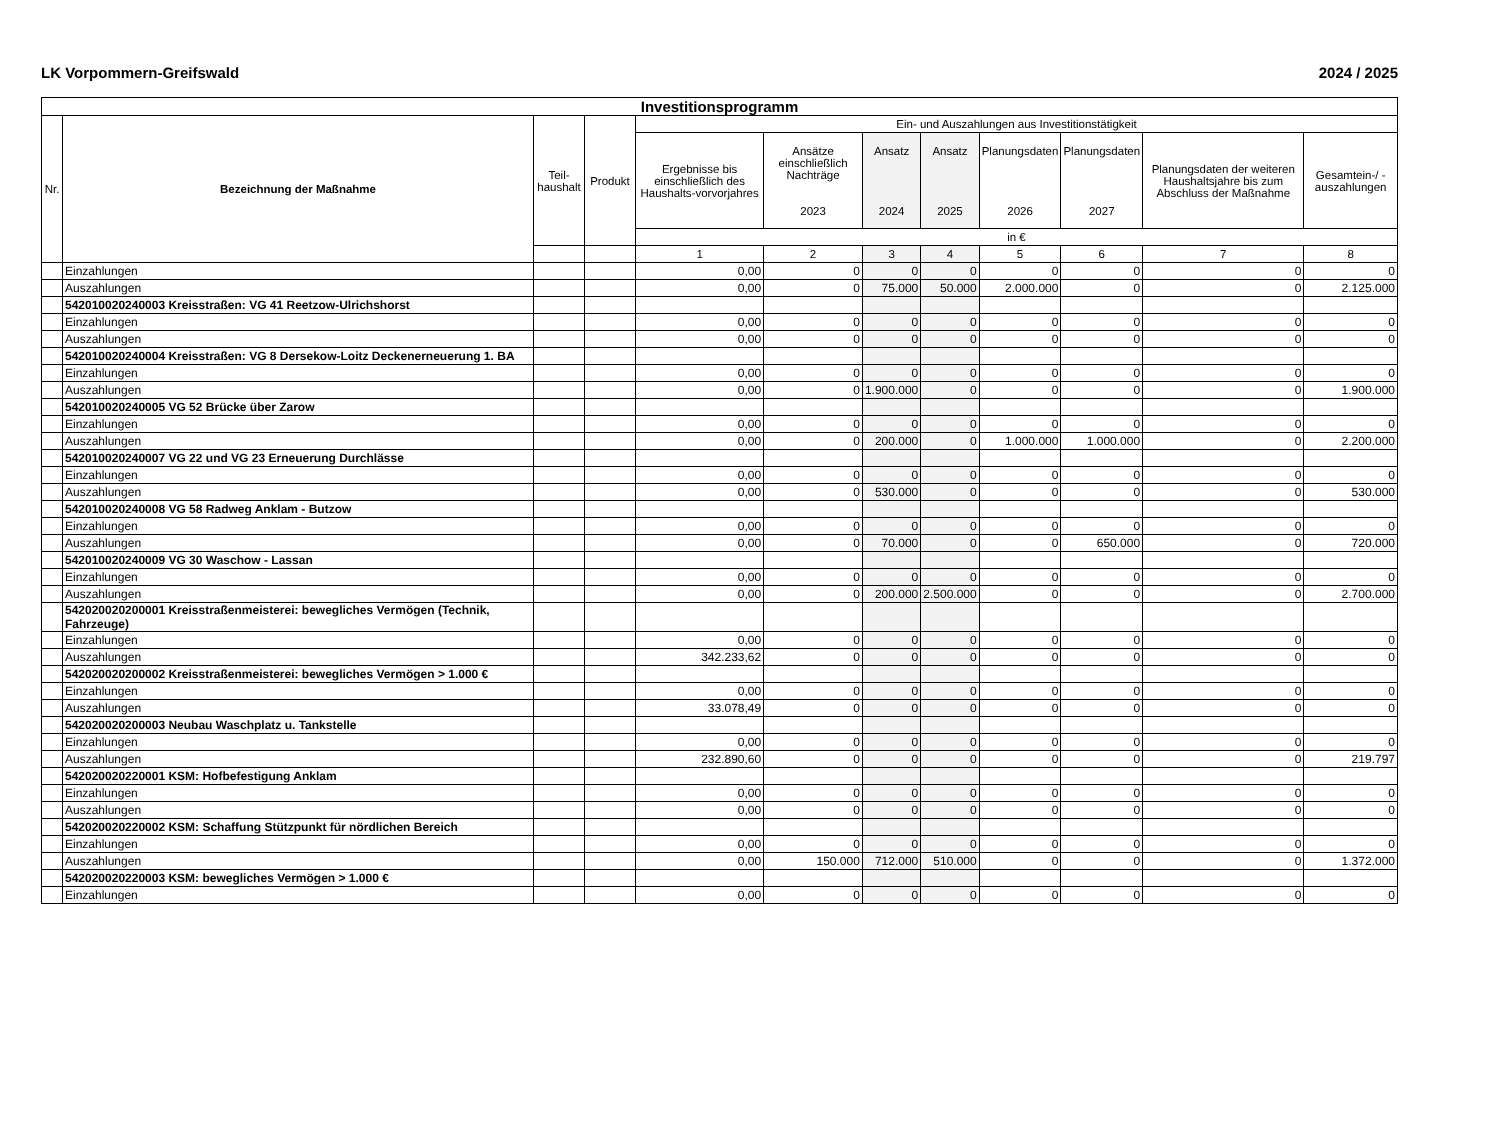LK Vorpommern-Greifswald 2024 / 2025
| Investitionsprogramm | | | | | | | | | | | |
| --- | --- | --- | --- | --- | --- | --- | --- | --- | --- | --- | --- |
| Nr. | Bezeichnung der Maßnahme | Teil- haushalt | Produkt | Ein- und Auszahlungen aus Investitionstätigkeit | | | | | | | |
| | | | | Ergebnisse bis einschließlich des Haushalts-vorvorjahres | Ansätze einschließlich Nachträge 2023 | Ansatz 2024 | Ansatz 2025 | Planungsdaten 2026 | Planungsdaten 2027 | Planungsdaten der weiteren Haushaltsjahre bis zum Abschluss der Maßnahme | Gesamtein-/ -auszahlungen |
| | | | | in € | | | | | | | |
| | | | | 1 | 2 | 3 | 4 | 5 | 6 | 7 | 8 |
| | Einzahlungen | | | 0,00 | 0 | 0 | 0 | 0 | 0 | 0 | 0 |
| | Auszahlungen | | | 0,00 | 0 | 75.000 | 50.000 | 2.000.000 | 0 | 0 | 2.125.000 |
| | 542010020240003 Kreisstraßen: VG 41 Reetzow-Ulrichshorst | | | | | | | | | | |
| | Einzahlungen | | | 0,00 | 0 | 0 | 0 | 0 | 0 | 0 | 0 |
| | Auszahlungen | | | 0,00 | 0 | 0 | 0 | 0 | 0 | 0 | 0 |
| | 542010020240004 Kreisstraßen: VG 8 Dersekow-Loitz Deckenerneuerung 1. BA | | | | | | | | | | |
| | Einzahlungen | | | 0,00 | 0 | 0 | 0 | 0 | 0 | 0 | 0 |
| | Auszahlungen | | | 0,00 | 0 | 1.900.000 | 0 | 0 | 0 | 0 | 1.900.000 |
| | 542010020240005 VG 52 Brücke über Zarow | | | | | | | | | | |
| | Einzahlungen | | | 0,00 | 0 | 0 | 0 | 0 | 0 | 0 | 0 |
| | Auszahlungen | | | 0,00 | 0 | 200.000 | 0 | 1.000.000 | 1.000.000 | 0 | 2.200.000 |
| | 542010020240007 VG 22 und VG 23 Erneuerung Durchlässe | | | | | | | | | | |
| | Einzahlungen | | | 0,00 | 0 | 0 | 0 | 0 | 0 | 0 | 0 |
| | Auszahlungen | | | 0,00 | 0 | 530.000 | 0 | 0 | 0 | 0 | 530.000 |
| | 542010020240008 VG 58 Radweg Anklam - Butzow | | | | | | | | | | |
| | Einzahlungen | | | 0,00 | 0 | 0 | 0 | 0 | 0 | 0 | 0 |
| | Auszahlungen | | | 0,00 | 0 | 70.000 | 0 | 0 | 650.000 | 0 | 720.000 |
| | 542010020240009 VG 30 Waschow - Lassan | | | | | | | | | | |
| | Einzahlungen | | | 0,00 | 0 | 0 | 0 | 0 | 0 | 0 | 0 |
| | Auszahlungen | | | 0,00 | 0 | 200.000 | 2.500.000 | 0 | 0 | 0 | 2.700.000 |
| | 542020020200001 Kreisstraßenmeisterei: bewegliches Vermögen (Technik, Fahrzeuge) | | | | | | | | | | |
| | Einzahlungen | | | 0,00 | 0 | 0 | 0 | 0 | 0 | 0 | 0 |
| | Auszahlungen | | | 342.233,62 | 0 | 0 | 0 | 0 | 0 | 0 | 0 |
| | 542020020200002 Kreisstraßenmeisterei: bewegliches Vermögen > 1.000 € | | | | | | | | | | |
| | Einzahlungen | | | 0,00 | 0 | 0 | 0 | 0 | 0 | 0 | 0 |
| | Auszahlungen | | | 33.078,49 | 0 | 0 | 0 | 0 | 0 | 0 | 0 |
| | 542020020200003 Neubau Waschplatz u. Tankstelle | | | | | | | | | | |
| | Einzahlungen | | | 0,00 | 0 | 0 | 0 | 0 | 0 | 0 | 0 |
| | Auszahlungen | | | 232.890,60 | 0 | 0 | 0 | 0 | 0 | 0 | 219.797 |
| | 542020020220001 KSM: Hofbefestigung Anklam | | | | | | | | | | |
| | Einzahlungen | | | 0,00 | 0 | 0 | 0 | 0 | 0 | 0 | 0 |
| | Auszahlungen | | | 0,00 | 0 | 0 | 0 | 0 | 0 | 0 | 0 |
| | 542020020220002 KSM: Schaffung Stützpunkt für nördlichen Bereich | | | | | | | | | | |
| | Einzahlungen | | | 0,00 | 0 | 0 | 0 | 0 | 0 | 0 | 0 |
| | Auszahlungen | | | 0,00 | 150.000 | 712.000 | 510.000 | 0 | 0 | 0 | 1.372.000 |
| | 542020020220003 KSM: bewegliches Vermögen > 1.000 € | | | | | | | | | | |
| | Einzahlungen | | | 0,00 | 0 | 0 | 0 | 0 | 0 | 0 | 0 |